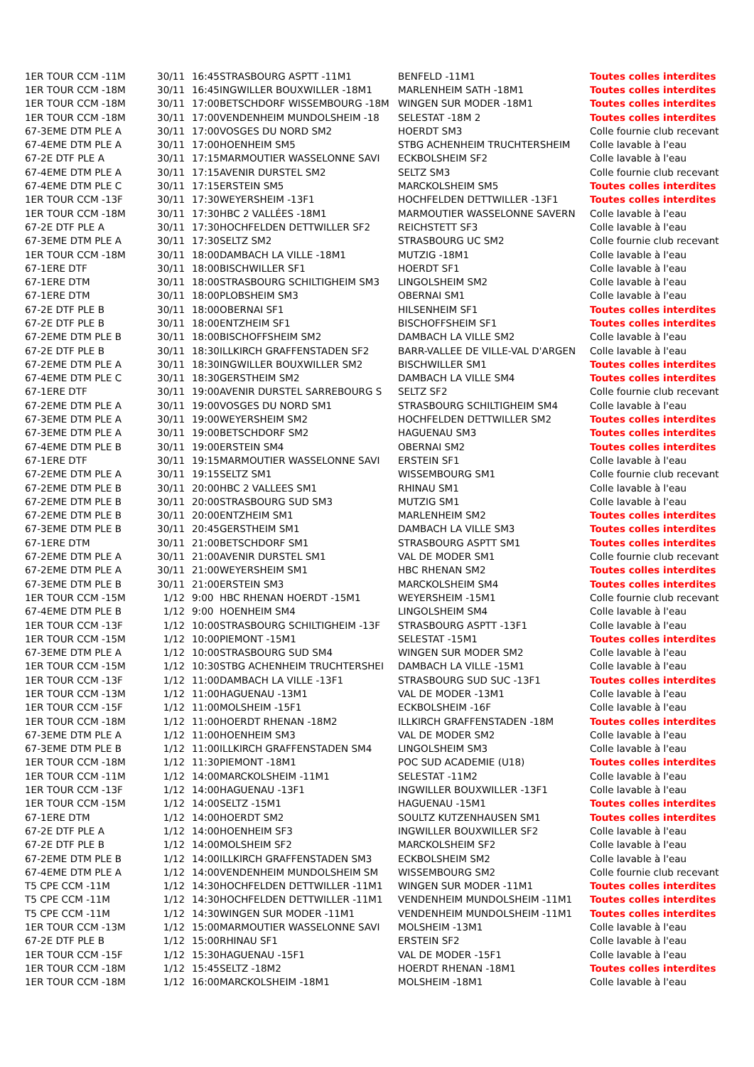| 1ER TOUR CCM -11M | 30/11 | 16:45 | STRASBOURG ASPTT -11M1 | BENFELD -11M1 | Toutes colles interdites |
| 1ER TOUR CCM -18M | 30/11 | 16:45 | INGWILLER BOUXWILLER -18M1 | MARLENHEIM SATH -18M1 | Toutes colles interdites |
| 1ER TOUR CCM -18M | 30/11 | 17:00 | BETSCHDORF WISSEMBOURG -18M | WINGEN SUR MODER -18M1 | Toutes colles interdites |
| 1ER TOUR CCM -18M | 30/11 | 17:00 | VENDENHEIM MUNDOLSHEIM -18 | SELESTAT -18M 2 | Toutes colles interdites |
| 67-3EME DTM PLE A | 30/11 | 17:00 | VOSGES DU NORD SM2 | HOERDT SM3 | Colle fournie club recevant |
| 67-4EME DTM PLE A | 30/11 | 17:00 | HOENHEIM SM5 | STBG ACHENHEIM TRUCHTERSHEIM | Colle lavable à l'eau |
| 67-2E DTF PLE A | 30/11 | 17:15 | MARMOUTIER WASSELONNE SAVI | ECKBOLSHEIM SF2 | Colle lavable à l'eau |
| 67-4EME DTM PLE A | 30/11 | 17:15 | AVENIR DURSTEL SM2 | SELTZ SM3 | Colle fournie club recevant |
| 67-4EME DTM PLE C | 30/11 | 17:15 | ERSTEIN SM5 | MARCKOLSHEIM SM5 | Toutes colles interdites |
| 1ER TOUR CCM -13F | 30/11 | 17:30 | WEYERSHEIM -13F1 | HOCHFELDEN DETTWILLER -13F1 | Toutes colles interdites |
| 1ER TOUR CCM -18M | 30/11 | 17:30 | HBC 2 VALLÉES -18M1 | MARMOUTIER WASSELONNE SAVERN | Colle lavable à l'eau |
| 67-2E DTF PLE A | 30/11 | 17:30 | HOCHFELDEN DETTWILLER SF2 | REICHSTETT SF3 | Colle lavable à l'eau |
| 67-3EME DTM PLE A | 30/11 | 17:30 | SELTZ SM2 | STRASBOURG UC SM2 | Colle fournie club recevant |
| 1ER TOUR CCM -18M | 30/11 | 18:00 | DAMBACH LA VILLE -18M1 | MUTZIG -18M1 | Colle lavable à l'eau |
| 67-1ERE DTF | 30/11 | 18:00 | BISCHWILLER SF1 | HOERDT SF1 | Colle lavable à l'eau |
| 67-1ERE DTM | 30/11 | 18:00 | STRASBOURG SCHILTIGHEIM SM3 | LINGOLSHEIM SM2 | Colle lavable à l'eau |
| 67-1ERE DTM | 30/11 | 18:00 | PLOBSHEIM SM3 | OBERNAI SM1 | Colle lavable à l'eau |
| 67-2E DTF PLE B | 30/11 | 18:00 | OBERNAI SF1 | HILSENHEIM SF1 | Toutes colles interdites |
| 67-2E DTF PLE B | 30/11 | 18:00 | ENTZHEIM SF1 | BISCHOFFSHEIM SF1 | Toutes colles interdites |
| 67-2EME DTM PLE B | 30/11 | 18:00 | BISCHOFFSHEIM SM2 | DAMBACH LA VILLE SM2 | Colle lavable à l'eau |
| 67-2E DTF PLE B | 30/11 | 18:30 | ILLKIRCH GRAFFENSTADEN SF2 | BARR-VALLEE DE VILLE-VAL D'ARGEN | Colle lavable à l'eau |
| 67-2EME DTM PLE A | 30/11 | 18:30 | INGWILLER BOUXWILLER SM2 | BISCHWILLER SM1 | Toutes colles interdites |
| 67-4EME DTM PLE C | 30/11 | 18:30 | GERSTHEIM SM2 | DAMBACH LA VILLE SM4 | Toutes colles interdites |
| 67-1ERE DTF | 30/11 | 19:00 | AVENIR DURSTEL SARREBOURG S | SELTZ SF2 | Colle fournie club recevant |
| 67-2EME DTM PLE A | 30/11 | 19:00 | VOSGES DU NORD SM1 | STRASBOURG SCHILTIGHEIM SM4 | Colle lavable à l'eau |
| 67-3EME DTM PLE A | 30/11 | 19:00 | WEYERSHEIM SM2 | HOCHFELDEN DETTWILLER SM2 | Toutes colles interdites |
| 67-3EME DTM PLE A | 30/11 | 19:00 | BETSCHDORF SM2 | HAGUENAU SM3 | Toutes colles interdites |
| 67-4EME DTM PLE B | 30/11 | 19:00 | ERSTEIN SM4 | OBERNAI SM2 | Toutes colles interdites |
| 67-1ERE DTF | 30/11 | 19:15 | MARMOUTIER WASSELONNE SAVI | ERSTEIN SF1 | Colle lavable à l'eau |
| 67-2EME DTM PLE A | 30/11 | 19:15 | SELTZ SM1 | WISSEMBOURG SM1 | Colle fournie club recevant |
| 67-2EME DTM PLE B | 30/11 | 20:00 | HBC 2 VALLEES SM1 | RHINAU SM1 | Colle lavable à l'eau |
| 67-2EME DTM PLE B | 30/11 | 20:00 | STRASBOURG SUD SM3 | MUTZIG SM1 | Colle lavable à l'eau |
| 67-2EME DTM PLE B | 30/11 | 20:00 | ENTZHEIM SM1 | MARLENHEIM SM2 | Toutes colles interdites |
| 67-3EME DTM PLE B | 30/11 | 20:45 | GERSTHEIM SM1 | DAMBACH LA VILLE SM3 | Toutes colles interdites |
| 67-1ERE DTM | 30/11 | 21:00 | BETSCHDORF SM1 | STRASBOURG ASPTT SM1 | Toutes colles interdites |
| 67-2EME DTM PLE A | 30/11 | 21:00 | AVENIR DURSTEL SM1 | VAL DE MODER SM1 | Colle fournie club recevant |
| 67-2EME DTM PLE A | 30/11 | 21:00 | WEYERSHEIM SM1 | HBC RHENAN SM2 | Toutes colles interdites |
| 67-3EME DTM PLE B | 30/11 | 21:00 | ERSTEIN SM3 | MARCKOLSHEIM SM4 | Toutes colles interdites |
| 1ER TOUR CCM -15M | 1/12 | 9:00 | HBC RHENAN HOERDT -15M1 | WEYERSHEIM -15M1 | Colle fournie club recevant |
| 67-4EME DTM PLE B | 1/12 | 9:00 | HOENHEIM SM4 | LINGOLSHEIM SM4 | Colle lavable à l'eau |
| 1ER TOUR CCM -13F | 1/12 | 10:00 | STRASBOURG SCHILTIGHEIM -13F | STRASBOURG ASPTT -13F1 | Colle lavable à l'eau |
| 1ER TOUR CCM -15M | 1/12 | 10:00 | PIEMONT -15M1 | SELESTAT -15M1 | Toutes colles interdites |
| 67-3EME DTM PLE A | 1/12 | 10:00 | STRASBOURG SUD SM4 | WINGEN SUR MODER SM2 | Colle lavable à l'eau |
| 1ER TOUR CCM -15M | 1/12 | 10:30 | STBG ACHENHEIM TRUCHTERSHEI | DAMBACH LA VILLE -15M1 | Colle lavable à l'eau |
| 1ER TOUR CCM -13F | 1/12 | 11:00 | DAMBACH LA VILLE -13F1 | STRASBOURG SUD SUC -13F1 | Toutes colles interdites |
| 1ER TOUR CCM -13M | 1/12 | 11:00 | HAGUENAU -13M1 | VAL DE MODER -13M1 | Colle lavable à l'eau |
| 1ER TOUR CCM -15F | 1/12 | 11:00 | MOLSHEIM -15F1 | ECKBOLSHEIM -16F | Colle lavable à l'eau |
| 1ER TOUR CCM -18M | 1/12 | 11:00 | HOERDT RHENAN -18M2 | ILLKIRCH GRAFFENSTADEN -18M | Toutes colles interdites |
| 67-3EME DTM PLE A | 1/12 | 11:00 | HOENHEIM SM3 | VAL DE MODER SM2 | Colle lavable à l'eau |
| 67-3EME DTM PLE B | 1/12 | 11:00 | ILLKIRCH GRAFFENSTADEN SM4 | LINGOLSHEIM SM3 | Colle lavable à l'eau |
| 1ER TOUR CCM -18M | 1/12 | 11:30 | PIEMONT -18M1 | POC SUD ACADEMIE (U18) | Toutes colles interdites |
| 1ER TOUR CCM -11M | 1/12 | 14:00 | MARCKOLSHEIM -11M1 | SELESTAT -11M2 | Colle lavable à l'eau |
| 1ER TOUR CCM -13F | 1/12 | 14:00 | HAGUENAU -13F1 | INGWILLER BOUXWILLER -13F1 | Colle lavable à l'eau |
| 1ER TOUR CCM -15M | 1/12 | 14:00 | SELTZ -15M1 | HAGUENAU -15M1 | Toutes colles interdites |
| 67-1ERE DTM | 1/12 | 14:00 | HOERDT SM2 | SOULTZ KUTZENHAUSEN SM1 | Toutes colles interdites |
| 67-2E DTF PLE A | 1/12 | 14:00 | HOENHEIM SF3 | INGWILLER BOUXWILLER SF2 | Colle lavable à l'eau |
| 67-2E DTF PLE B | 1/12 | 14:00 | MOLSHEIM SF2 | MARCKOLSHEIM SF2 | Colle lavable à l'eau |
| 67-2EME DTM PLE B | 1/12 | 14:00 | ILLKIRCH GRAFFENSTADEN SM3 | ECKBOLSHEIM SM2 | Colle lavable à l'eau |
| 67-4EME DTM PLE A | 1/12 | 14:00 | VENDENHEIM MUNDOLSHEIM SM | WISSEMBOURG SM2 | Colle fournie club recevant |
| T5 CPE CCM -11M | 1/12 | 14:30 | HOCHFELDEN DETTWILLER -11M1 | WINGEN SUR MODER -11M1 | Toutes colles interdites |
| T5 CPE CCM -11M | 1/12 | 14:30 | HOCHFELDEN DETTWILLER -11M1 | VENDENHEIM MUNDOLSHEIM -11M1 | Toutes colles interdites |
| T5 CPE CCM -11M | 1/12 | 14:30 | WINGEN SUR MODER -11M1 | VENDENHEIM MUNDOLSHEIM -11M1 | Toutes colles interdites |
| 1ER TOUR CCM -13M | 1/12 | 15:00 | MARMOUTIER WASSELONNE SAVI | MOLSHEIM -13M1 | Colle lavable à l'eau |
| 67-2E DTF PLE B | 1/12 | 15:00 | RHINAU SF1 | ERSTEIN SF2 | Colle lavable à l'eau |
| 1ER TOUR CCM -15F | 1/12 | 15:30 | HAGUENAU -15F1 | VAL DE MODER -15F1 | Colle lavable à l'eau |
| 1ER TOUR CCM -18M | 1/12 | 15:45 | SELTZ -18M2 | HOERDT RHENAN -18M1 | Toutes colles interdites |
| 1ER TOUR CCM -18M | 1/12 | 16:00 | MARCKOLSHEIM -18M1 | MOLSHEIM -18M1 | Colle lavable à l'eau |